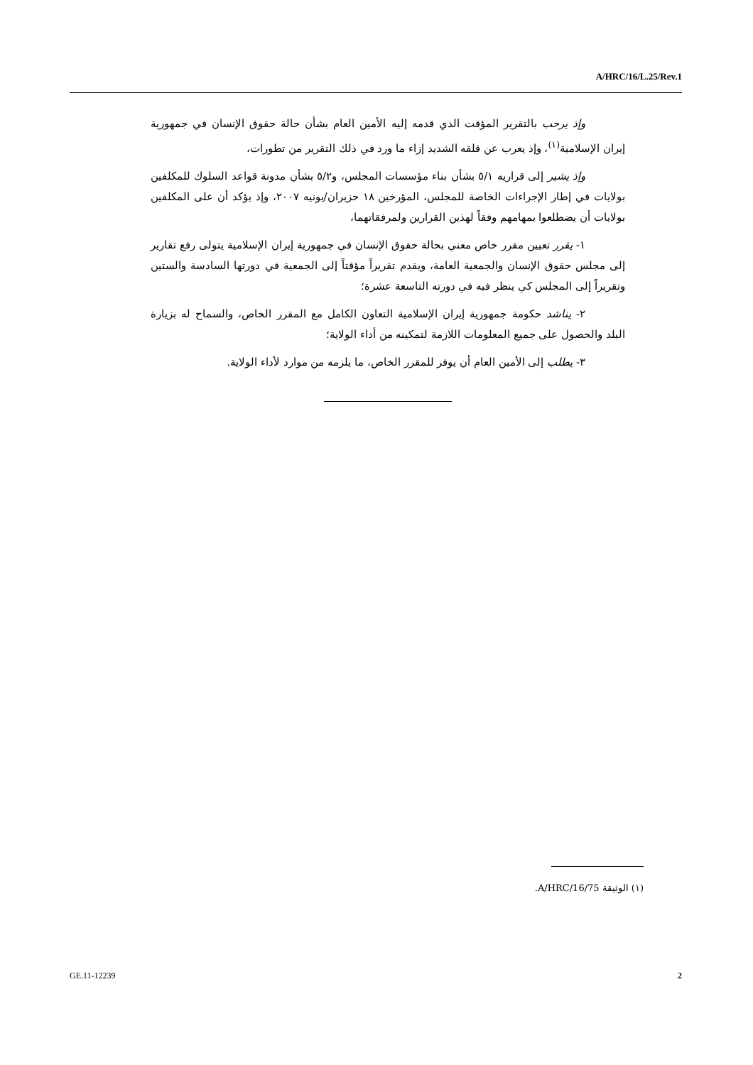A/HRC/16/L.25/Rev.1
وإذ يرحب بالتقرير المؤقت الذي قدمه إليه الأمين العام بشأن حالة حقوق الإنسان في جمهورية إيران الإسلامية<sup>(١)</sup>، وإذ يعرب عن قلقه الشديد إزاء ما ورد في ذلك التقرير من تطورات،
وإذ يشير إلى قراريه ٥/١ بشأن بناء مؤسسات المجلس، و٥/٢ بشأن مدونة قواعد السلوك للمكلفين بولايات في إطار الإجراءات الخاصة للمجلس، المؤرخين ١٨ حزيران/يونيه ٢٠٠٧، وإذ يؤكد أن على المكلفين بولايات أن يضطلعوا بمهامهم وفقاً لهذين القرارين ولمرفقاتهما،
١- يقرر تعيين مقرر خاص معني بحالة حقوق الإنسان في جمهورية إيران الإسلامية يتولى رفع تقارير إلى مجلس حقوق الإنسان والجمعية العامة، ويقدم تقريراً مؤقتاً إلى الجمعية في دورتها السادسة والستين وتقريراً إلى المجلس كي ينظر فيه في دورته التاسعة عشرة؛
٢- يناشد حكومة جمهورية إيران الإسلامية التعاون الكامل مع المقرر الخاص، والسماح له بزيارة البلد والحصول على جميع المعلومات اللازمة لتمكينه من أداء الولاية؛
٣- يطلب إلى الأمين العام أن يوفر للمقرر الخاص، ما يلزمه من موارد لأداء الولاية.
(١) الوثيقة A/HRC/16/75.
GE.11-12239 2